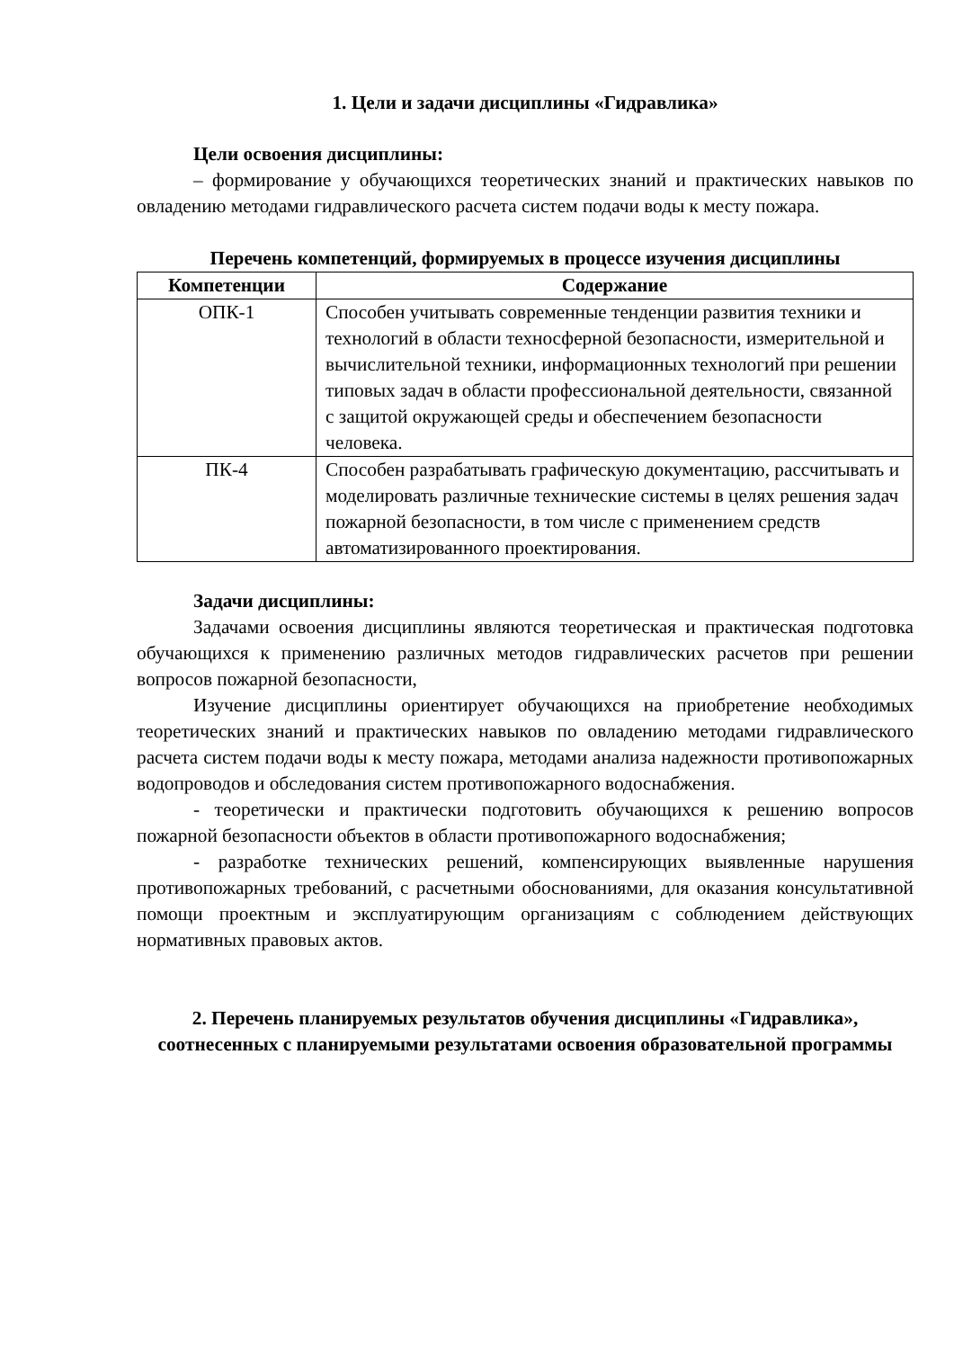1. Цели и задачи дисциплины «Гидравлика»
Цели освоения дисциплины:
– формирование у обучающихся теоретических знаний и практических навыков по овладению методами гидравлического расчета систем подачи воды к месту пожара.
Перечень компетенций, формируемых в процессе изучения дисциплины
| Компетенции | Содержание |
| --- | --- |
| ОПК-1 | Способен учитывать современные тенденции развития техники и технологий в области техносферной безопасности, измерительной и вычислительной техники, информационных технологий при решении типовых задач в области профессиональной деятельности, связанной с защитой окружающей среды и обеспечением безопасности человека. |
| ПК-4 | Способен разрабатывать графическую документацию, рассчитывать и моделировать различные технические системы в целях решения задач пожарной безопасности, в том числе с применением средств автоматизированного проектирования. |
Задачи дисциплины:
Задачами освоения дисциплины являются теоретическая и практическая подготовка обучающихся к применению различных методов гидравлических расчетов при решении вопросов пожарной безопасности,
Изучение дисциплины ориентирует обучающихся на приобретение необходимых теоретических знаний и практических навыков по овладению методами гидравлического расчета систем подачи воды к месту пожара, методами анализа надежности противопожарных водопроводов и обследования систем противопожарного водоснабжения.
- теоретически и практически подготовить обучающихся к решению вопросов пожарной безопасности объектов в области противопожарного водоснабжения;
- разработке технических решений, компенсирующих выявленные нарушения противопожарных требований, с расчетными обоснованиями, для оказания консультативной помощи проектным и эксплуатирующим организациям с соблюдением действующих нормативных правовых актов.
2. Перечень планируемых результатов обучения дисциплины «Гидравлика», соотнесенных с планируемыми результатами освоения образовательной программы